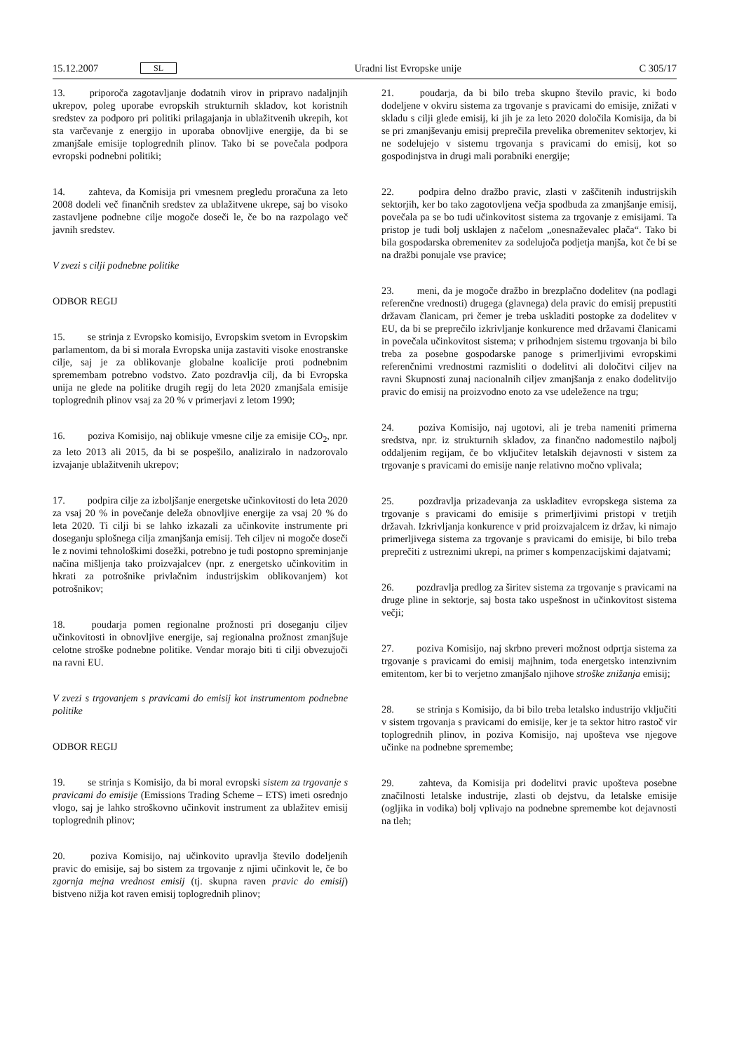15.12.2007 SL Uradni list Evropske unije C 305/17
13. priporoča zagotavljanje dodatnih virov in pripravo nadaljnjih ukrepov, poleg uporabe evropskih strukturnih skladov, kot koristnih sredstev za podporo pri politiki prilagajanja in ublažitvenih ukrepih, kot sta varčevanje z energijo in uporaba obnovljive energije, da bi se zmanjšale emisije toplogrednih plinov. Tako bi se povečala podpora evropski podnebni politiki;
14. zahteva, da Komisija pri vmesnem pregledu proračuna za leto 2008 dodeli več finančnih sredstev za ublažitvene ukrepe, saj bo visoko zastavljene podnebne cilje mogoče doseči le, če bo na razpolago več javnih sredstev.
V zvezi s cilji podnebne politike
ODBOR REGIJ
15. se strinja z Evropsko komisijo, Evropskim svetom in Evropskim parlamentom, da bi si morala Evropska unija zastaviti visoke enostranske cilje, saj je za oblikovanje globalne koalicije proti podnebnim spremembam potrebno vodstvo. Zato pozdravlja cilj, da bi Evropska unija ne glede na politike drugih regij do leta 2020 zmanjšala emisije toplogrednih plinov vsaj za 20 % v primerjavi z letom 1990;
16. poziva Komisijo, naj oblikuje vmesne cilje za emisije CO<sub>2</sub>, npr. za leto 2013 ali 2015, da bi se pospešilo, analiziralo in nadzorovalo izvajanje ublažitvenih ukrepov;
17. podpira cilje za izboljšanje energetske učinkovitosti do leta 2020 za vsaj 20 % in povečanje deleža obnovljive energije za vsaj 20 % do leta 2020. Ti cilji bi se lahko izkazali za učinkovite instrumente pri doseganju splošnega cilja zmanjšanja emisij. Teh ciljev ni mogoče doseči le z novimi tehnološkimi dosežki, potrebno je tudi postopno spreminjanje načina mišljenja tako proizvajalcev (npr. z energetsko učinkovitim in hkrati za potrošnike privlačnim industrijskim oblikovanjem) kot potrošnikov;
18. poudarja pomen regionalne prožnosti pri doseganju ciljev učinkovitosti in obnovljive energije, saj regionalna prožnost zmanjšuje celotne stroške podnebne politike. Vendar morajo biti ti cilji obvezujoči na ravni EU.
V zvezi s trgovanjem s pravicami do emisij kot instrumentom podnebne politike
ODBOR REGIJ
19. se strinja s Komisijo, da bi moral evropski sistem za trgovanje s pravicami do emisije (Emissions Trading Scheme – ETS) imeti osrednjo vlogo, saj je lahko stroškovno učinkovit instrument za ublažitev emisij toplogrednih plinov;
20. poziva Komisijo, naj učinkovito upravlja število dodeljenih pravic do emisije, saj bo sistem za trgovanje z njimi učinkovit le, če bo zgornja mejna vrednost emisij (tj. skupna raven pravic do emisij) bistveno nižja kot raven emisij toplogrednih plinov;
21. poudarja, da bi bilo treba skupno število pravic, ki bodo dodeljene v okviru sistema za trgovanje s pravicami do emisije, znižati v skladu s cilji glede emisij, ki jih je za leto 2020 določila Komisija, da bi se pri zmanjševanju emisij preprečila prevelika obremenitev sektorjev, ki ne sodelujejo v sistemu trgovanja s pravicami do emisij, kot so gospodinjstva in drugi mali porabniki energije;
22. podpira delno dražbo pravic, zlasti v zaščitenih industrijskih sektorjih, ker bo tako zagotovljena večja spodbuda za zmanjšanje emisij, povečala pa se bo tudi učinkovitost sistema za trgovanje z emisijami. Ta pristop je tudi bolj usklajen z načelom „onesnaževalec plača“. Tako bi bila gospodarska obremenitev za sodelujoča podjetja manjša, kot če bi se na dražbi ponujale vse pravice;
23. meni, da je mogoče dražbo in brezplačno dodelitev (na podlagi referenčne vrednosti) drugega (glavnega) dela pravic do emisij prepustiti državam članicam, pri čemer je treba uskladiti postopke za dodelitev v EU, da bi se preprečilo izkrivljanje konkurence med državami članicami in povečala učinkovitost sistema; v prihodnjem sistemu trgovanja bi bilo treba za posebne gospodarske panoge s primerljivimi evropskimi referenčnimi vrednostmi razmisliti o dodelitvi ali določitvi ciljev na ravni Skupnosti zunaj nacionalnih ciljev zmanjšanja z enako dodelitvijo pravic do emisij na proizvodno enoto za vse udeležence na trgu;
24. poziva Komisijo, naj ugotovi, ali je treba nameniti primerna sredstva, npr. iz strukturnih skladov, za finančno nadomestilo najbolj oddaljenim regijam, če bo vključitev letalskih dejavnosti v sistem za trgovanje s pravicami do emisije nanje relativno močno vplivala;
25. pozdravlja prizadevanja za uskladitev evropskega sistema za trgovanje s pravicami do emisije s primerljivimi pristopi v tretjih državah. Izkrivljanja konkurence v prid proizvajalcem iz držav, ki nimajo primerljivega sistema za trgovanje s pravicami do emisije, bi bilo treba preprečiti z ustreznimi ukrepi, na primer s kompenzacijskimi dajatvami;
26. pozdravlja predlog za širitev sistema za trgovanje s pravicami na druge pline in sektorje, saj bosta tako uspešnost in učinkovitost sistema večji;
27. poziva Komisijo, naj skrbno preveri možnost odprtja sistema za trgovanje s pravicami do emisij majhnim, toda energetsko intenzivnim emitentom, ker bi to verjetno zmanjšalo njihove stroške znižanja emisij;
28. se strinja s Komisijo, da bi bilo treba letalsko industrijo vključiti v sistem trgovanja s pravicami do emisije, ker je ta sektor hitro rastoč vir toplogrednih plinov, in poziva Komisijo, naj upošteva vse njegove učinke na podnebne spremembe;
29. zahteva, da Komisija pri dodelitvi pravic upošteva posebne značilnosti letalske industrije, zlasti ob dejstvu, da letalske emisije (ogljika in vodika) bolj vplivajo na podnebne spremembe kot dejavnosti na tleh;